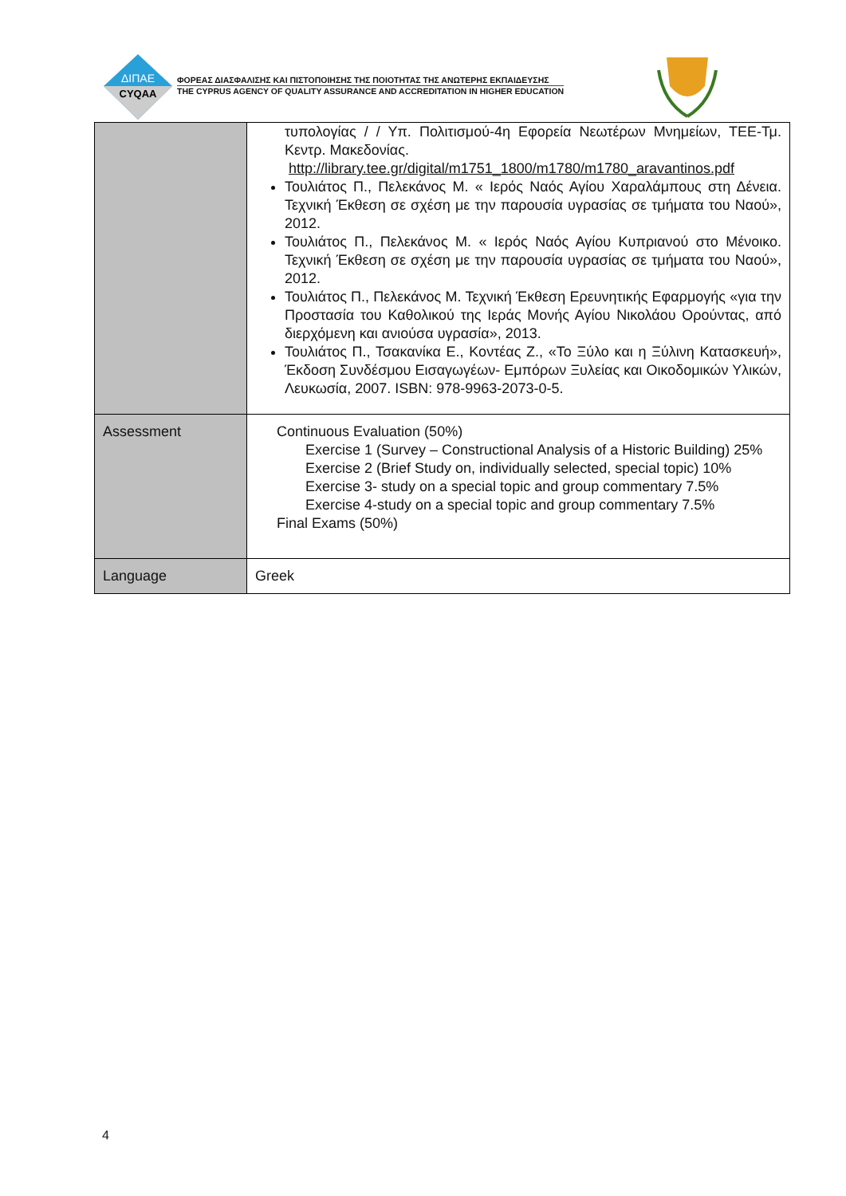ΔΙΠΑΕ
CYQAA
ΦΟΡΕΑΣ ΔΙΑΣΦΑΛΙΣΗΣ ΚΑΙ ΠΙΣΤΟΠΟΙΗΣΗΣ ΤΗΣ ΠΟΙΟΤΗΤΑΣ ΤΗΣ ΑΝΩΤΕΡΗΣ ΕΚΠΑΙΔΕΥΣΗΣ
THE CYPRUS AGENCY OF QUALITY ASSURANCE AND ACCREDITATION IN HIGHER EDUCATION
| | τυπολογίας / / Υπ. Πολιτισμού-4η Εφορεία Νεωτέρων Μνημείων, ΤΕΕ-Τμ. Κεντρ. Μακεδονίας. http://library.tee.gr/digital/m1751_1800/m1780/m1780_aravantinos.pdf Τουλιάτος Π., Πελεκάνος Μ. « Ιερός Ναός Αγίου Χαραλάμπους στη Δένεια. Τεχνική Έκθεση σε σχέση με την παρουσία υγρασίας σε τμήματα του Ναού», 2012. Τουλιάτος Π., Πελεκάνος Μ. « Ιερός Ναός Αγίου Κυπριανού στο Μένοικο. Τεχνική Έκθεση σε σχέση με την παρουσία υγρασίας σε τμήματα του Ναού», 2012. Τουλιάτος Π., Πελεκάνος Μ. Τεχνική Έκθεση Ερευνητικής Εφαρμογής «για την Προστασία του Καθολικού της Ιεράς Μονής Αγίου Νικολάου Ορούντας, από διερχόμενη και ανιούσα υγρασία», 2013. Τουλιάτος Π., Τσακανίκα Ε., Κοντέας Ζ., «Το Ξύλο και η Ξύλινη Κατασκευή», Έκδοση Συνδέσμου Εισαγωγέων- Εμπόρων Ξυλείας και Οικοδομικών Υλικών, Λευκωσία, 2007. ISBN: 978-9963-2073-0-5. |
| Assessment | Continuous Evaluation (50%) Exercise 1 (Survey – Constructional Analysis of a Historic Building) 25% Exercise 2 (Brief Study on, individually selected, special topic) 10% Exercise 3- study on a special topic and group commentary 7.5% Exercise 4-study on a special topic and group commentary 7.5% Final Exams (50%) |
| Language | Greek |
4